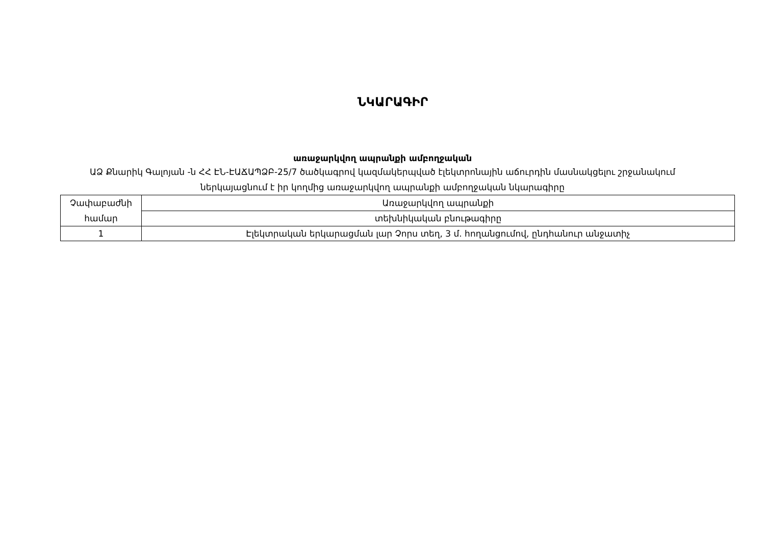ՆԿԱՐԱԳԻՐ
առաջարկվող ապրանքի ամբողջական
ԱՁ Քնարիկ Գալոյան -ն ՀՀ ԷՆ-ԷԱՃԱՊՁԲ-25/7 ծածկագրով կազմակերպված էլեկտրոնային աճուրդին մասնակցելու շրջանակում ներկայացնում է իր կողմից առաջարկվող ապրանքի ամբողջական նկարագիրը
| Չափաբաժնի համար | Առաջարկվող ապրանքի |
| | տեխնիկական բնութագիրը |
| 1 | Էլեկտրական երկարացման լար Չորս տեղ, 3 մ. հողանցումով, ընդհանուր անջատիչ |